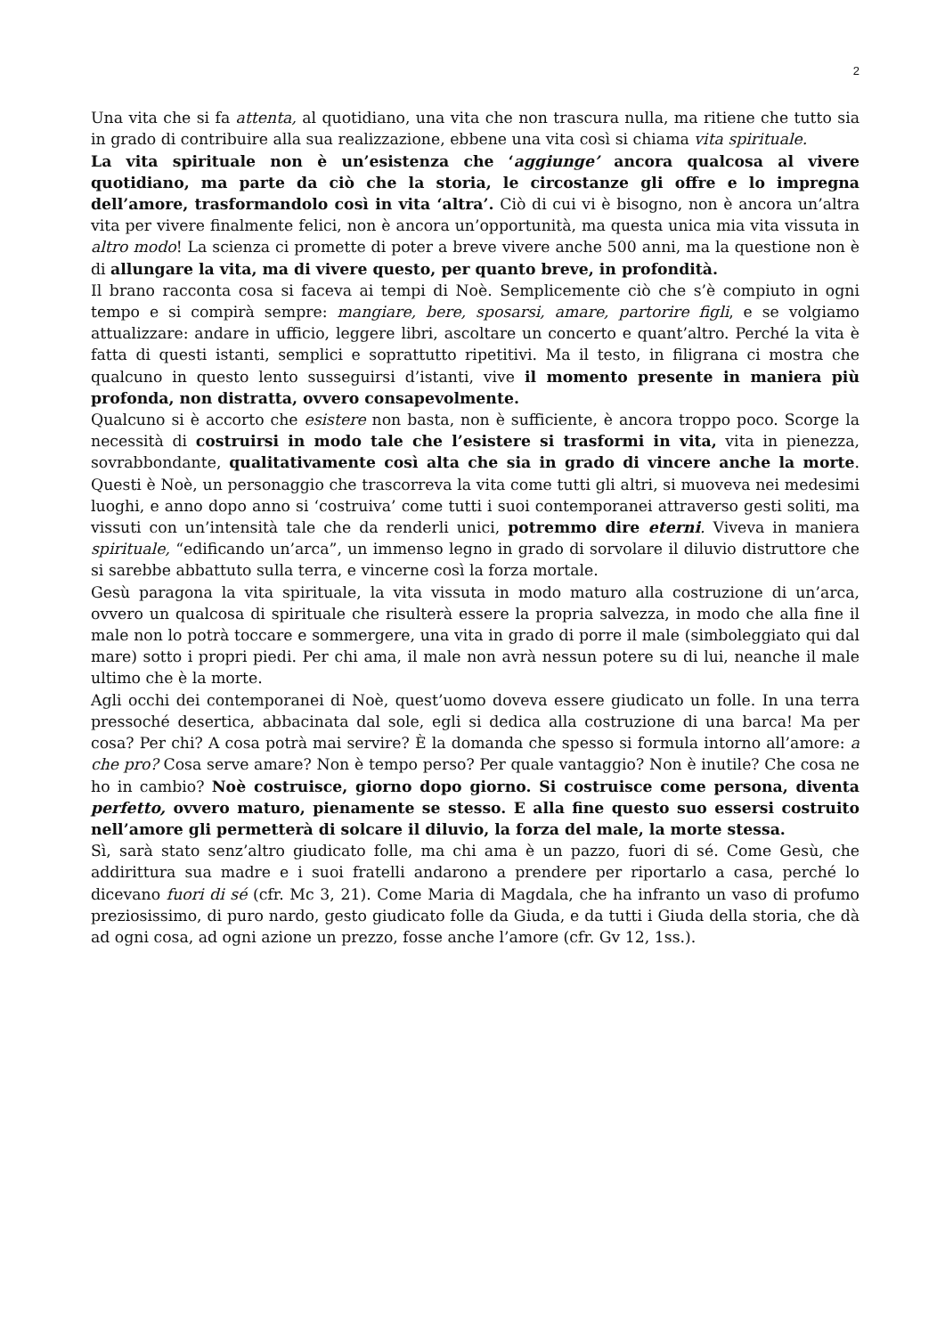2
Una vita che si fa attenta, al quotidiano, una vita che non trascura nulla, ma ritiene che tutto sia in grado di contribuire alla sua realizzazione, ebbene una vita così si chiama vita spirituale.
La vita spirituale non è un’esistenza che ‘aggiunge’ ancora qualcosa al vivere quotidiano, ma parte da ciò che la storia, le circostanze gli offre e lo impregna dell’amore, trasformandolo così in vita ‘altra’. Ciò di cui vi è bisogno, non è ancora un’altra vita per vivere finalmente felici, non è ancora un’opportunità, ma questa unica mia vita vissuta in altro modo! La scienza ci promette di poter a breve vivere anche 500 anni, ma la questione non è di allungare la vita, ma di vivere questo, per quanto breve, in profondità.
Il brano racconta cosa si faceva ai tempi di Noè. Semplicemente ciò che s’è compiuto in ogni tempo e si compirà sempre: mangiare, bere, sposarsi, amare, partorire figli, e se volgiamo attualizzare: andare in ufficio, leggere libri, ascoltare un concerto e quant’altro. Perché la vita è fatta di questi istanti, semplici e soprattutto ripetitivi. Ma il testo, in filigrana ci mostra che qualcuno in questo lento susseguirsi d’istanti, vive il momento presente in maniera più profonda, non distratta, ovvero consapevolmente.
Qualcuno si è accorto che esistere non basta, non è sufficiente, è ancora troppo poco. Scorge la necessità di costruirsi in modo tale che l’esistere si trasformi in vita, vita in pienezza, sovrabbondante, qualitativamente così alta che sia in grado di vincere anche la morte. Questi è Noè, un personaggio che trascorreva la vita come tutti gli altri, si muoveva nei medesimi luoghi, e anno dopo anno si ‘costruiva’ come tutti i suoi contemporanei attraverso gesti soliti, ma vissuti con un’intensità tale che da renderli unici, potremmo dire eterni. Viveva in maniera spirituale, “edificando un’arca”, un immenso legno in grado di sorvolare il diluvio distruttore che si sarebbe abbattuto sulla terra, e vincerne così la forza mortale.
Gesù paragona la vita spirituale, la vita vissuta in modo maturo alla costruzione di un’arca, ovvero un qualcosa di spirituale che risulterà essere la propria salvezza, in modo che alla fine il male non lo potrà toccare e sommergere, una vita in grado di porre il male (simboleggiato qui dal mare) sotto i propri piedi. Per chi ama, il male non avrà nessun potere su di lui, neanche il male ultimo che è la morte.
Agli occhi dei contemporanei di Noè, quest’uomo doveva essere giudicato un folle. In una terra pressoché desertica, abbacinata dal sole, egli si dedica alla costruzione di una barca! Ma per cosa? Per chi? A cosa potrà mai servire? È la domanda che spesso si formula intorno all’amore: a che pro? Cosa serve amare? Non è tempo perso? Per quale vantaggio? Non è inutile? Che cosa ne ho in cambio? Noè costruisce, giorno dopo giorno. Si costruisce come persona, diventa perfetto, ovvero maturo, pienamente se stesso. E alla fine questo suo essersi costruito nell’amore gli permetterà di solcare il diluvio, la forza del male, la morte stessa.
Sì, sarà stato senz’altro giudicato folle, ma chi ama è un pazzo, fuori di sé. Come Gesù, che addirittura sua madre e i suoi fratelli andarono a prendere per riportarlo a casa, perché lo dicevano fuori di sé (cfr. Mc 3, 21). Come Maria di Magdala, che ha infranto un vaso di profumo preziosissimo, di puro nardo, gesto giudicato folle da Giuda, e da tutti i Giuda della storia, che dà ad ogni cosa, ad ogni azione un prezzo, fosse anche l’amore (cfr. Gv 12, 1ss.).